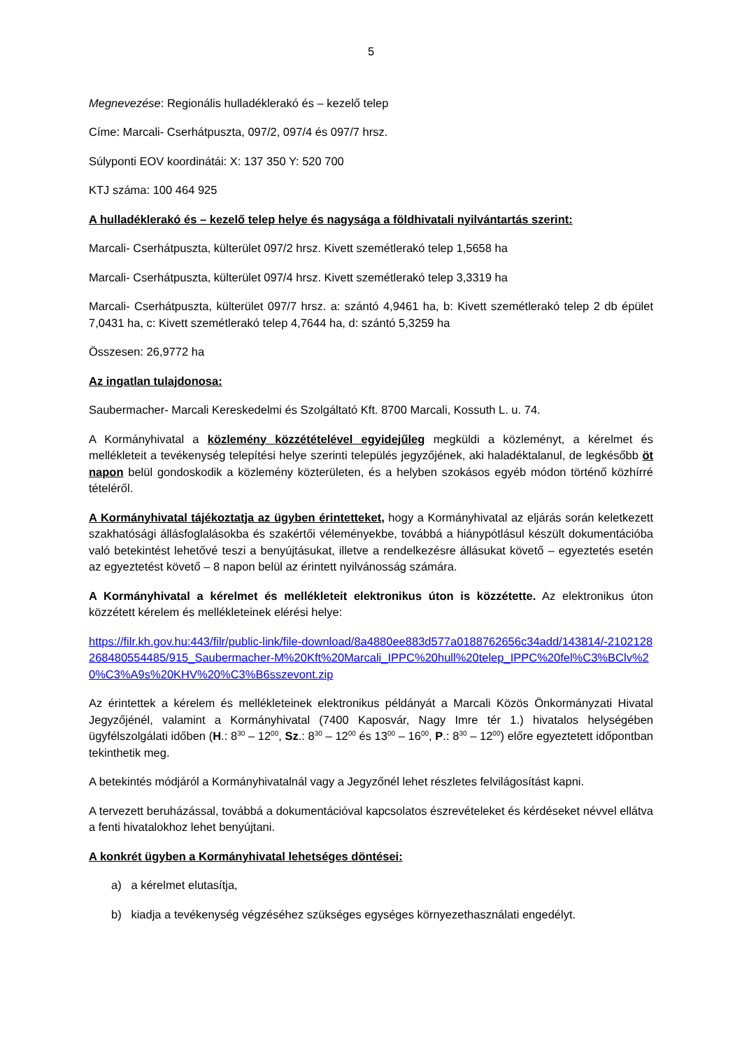5
Megnevezése: Regionális hulladéklerakó és – kezelő telep
Címe: Marcali- Cserhátpuszta, 097/2, 097/4 és 097/7 hrsz.
Súlyponti EOV koordinátái: X: 137 350 Y: 520 700
KTJ száma: 100 464 925
A hulladéklerakó és – kezelő telep helye és nagysága a földhivatali nyilvántartás szerint:
Marcali- Cserhátpuszta, külterület 097/2 hrsz. Kivett szemétlerakó telep 1,5658 ha
Marcali- Cserhátpuszta, külterület 097/4 hrsz. Kivett szemétlerakó telep 3,3319 ha
Marcali- Cserhátpuszta, külterület 097/7 hrsz. a: szántó 4,9461 ha, b: Kivett szemétlerakó telep 2 db épület 7,0431 ha, c: Kivett szemétlerakó telep 4,7644 ha, d: szántó 5,3259 ha
Összesen: 26,9772 ha
Az ingatlan tulajdonosa:
Saubermacher- Marcali Kereskedelmi és Szolgáltató Kft. 8700 Marcali, Kossuth L. u. 74.
A Kormányhivatal a közlemény közzétételével egyidejűleg megküldi a közleményt, a kérelmet és mellékleteit a tevékenység telepítési helye szerinti település jegyzőjének, aki haladéktalanul, de legkésőbb öt napon belül gondoskodik a közlemény közterületen, és a helyben szokásos egyéb módon történő közhírré tételéről.
A Kormányhivatal tájékoztatja az ügyben érintetteket, hogy a Kormányhivatal az eljárás során keletkezett szakhatósági állásfoglalásokba és szakértői véleményekbe, továbbá a hiánypótlásul készült dokumentációba való betekintést lehetővé teszi a benyújtásukat, illetve a rendelkezésre állásukat követő – egyeztetés esetén az egyeztetést követő – 8 napon belül az érintett nyilvánosság számára.
A Kormányhivatal a kérelmet és mellékleteit elektronikus úton is közzétette. Az elektronikus úton közzétett kérelem és mellékleteinek elérési helye:
https://filr.kh.gov.hu:443/filr/public-link/file-download/8a4880ee883d577a0188762656c34add/143814/-2102128268480554485/915_Saubermacher-M%20Kft%20Marcali_IPPC%20hull%20telep_IPPC%20fel%C3%BClv%20%C3%A9s%20KHV%20%C3%B6sszevont.zip
Az érintettek a kérelem és mellékleteinek elektronikus példányát a Marcali Közös Önkormányzati Hivatal Jegyzőjénél, valamint a Kormányhivatal (7400 Kaposvár, Nagy Imre tér 1.) hivatalos helységében ügyfélszolgálati időben (H.: 8<sup>30</sup> – 12<sup>00</sup>, Sz.: 8<sup>30</sup> – 12<sup>00</sup> és 13<sup>00</sup> – 16<sup>00</sup>, P.: 8<sup>30</sup> – 12<sup>00</sup>) előre egyeztetett időpontban tekinthetik meg.
A betekintés módjáról a Kormányhivatalnál vagy a Jegyzőnél lehet részletes felvilágosítást kapni.
A tervezett beruházással, továbbá a dokumentációval kapcsolatos észrevételeket és kérdéseket névvel ellátva a fenti hivatalokhoz lehet benyújtani.
A konkrét ügyben a Kormányhivatal lehetséges döntései:
a) a kérelmet elutasítja,
b) kiadja a tevékenység végzéséhez szükséges egységes környezethasználati engedélyt.